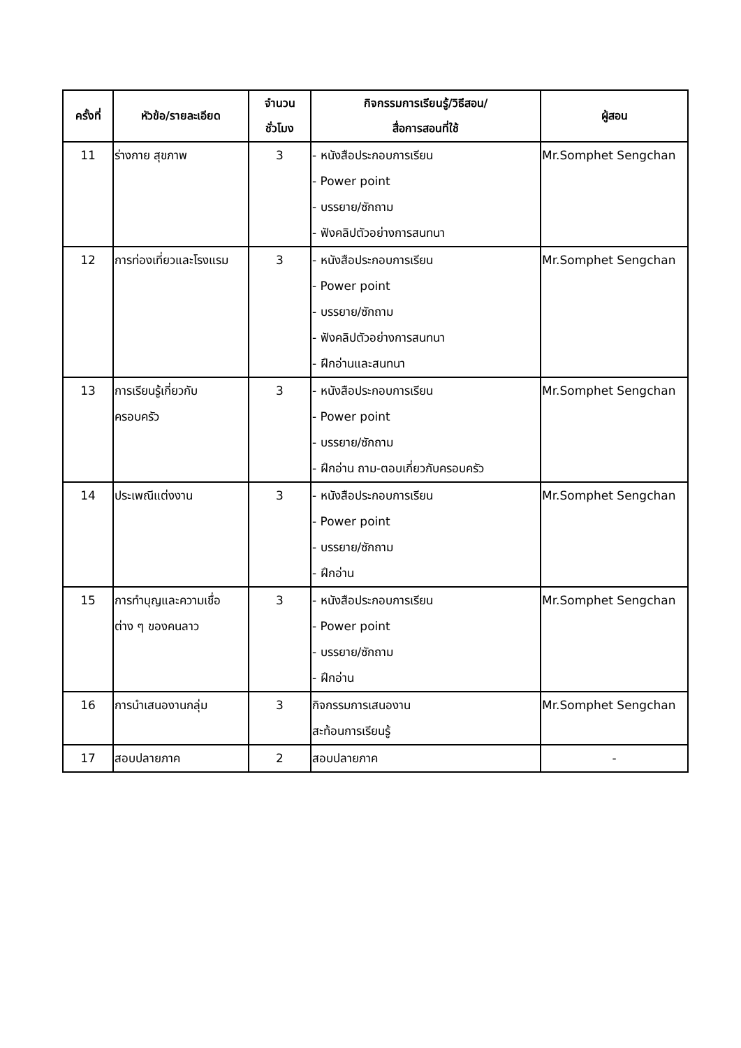| ครั้งที่ | หัวข้อ/รายละเอียด | จำนวน ชั่วโมง | กิจกรรมการเรียนรู้/วิธีสอน/ สื่อการสอนที่ใช้ | ผู้สอน |
| --- | --- | --- | --- | --- |
| 11 | ร่างกาย สุขภาพ | 3 | - หนังสือประกอบการเรียน - Power point - บรรยาย/ซักถาม - ฟังคลิปตัวอย่างการสนทนา | Mr.Somphet Sengchan |
| 12 | การท่องเที่ยวและโรงแรม | 3 | - หนังสือประกอบการเรียน - Power point - บรรยาย/ซักถาม - ฟังคลิปตัวอย่างการสนทนา - ฝึกอ่านและสนทนา | Mr.Somphet Sengchan |
| 13 | การเรียนรู้เกี่ยวกับ ครอบครัว | 3 | - หนังสือประกอบการเรียน - Power point - บรรยาย/ซักถาม - ฝึกอ่าน ถาม-ตอบเกี่ยวกับครอบครัว | Mr.Somphet Sengchan |
| 14 | ประเพณีแต่งงาน | 3 | - หนังสือประกอบการเรียน - Power point - บรรยาย/ซักถาม - ฝึกอ่าน | Mr.Somphet Sengchan |
| 15 | การทำบุญและความเชื่อ ต่าง ๆ ของคนลาว | 3 | - หนังสือประกอบการเรียน - Power point - บรรยาย/ซักถาม - ฝึกอ่าน | Mr.Somphet Sengchan |
| 16 | การนำเสนองานกลุ่ม | 3 | กิจกรรมการเสนองาน สะท้อนการเรียนรู้ | Mr.Somphet Sengchan |
| 17 | สอบปลายภาค | 2 | สอบปลายภาค | - |